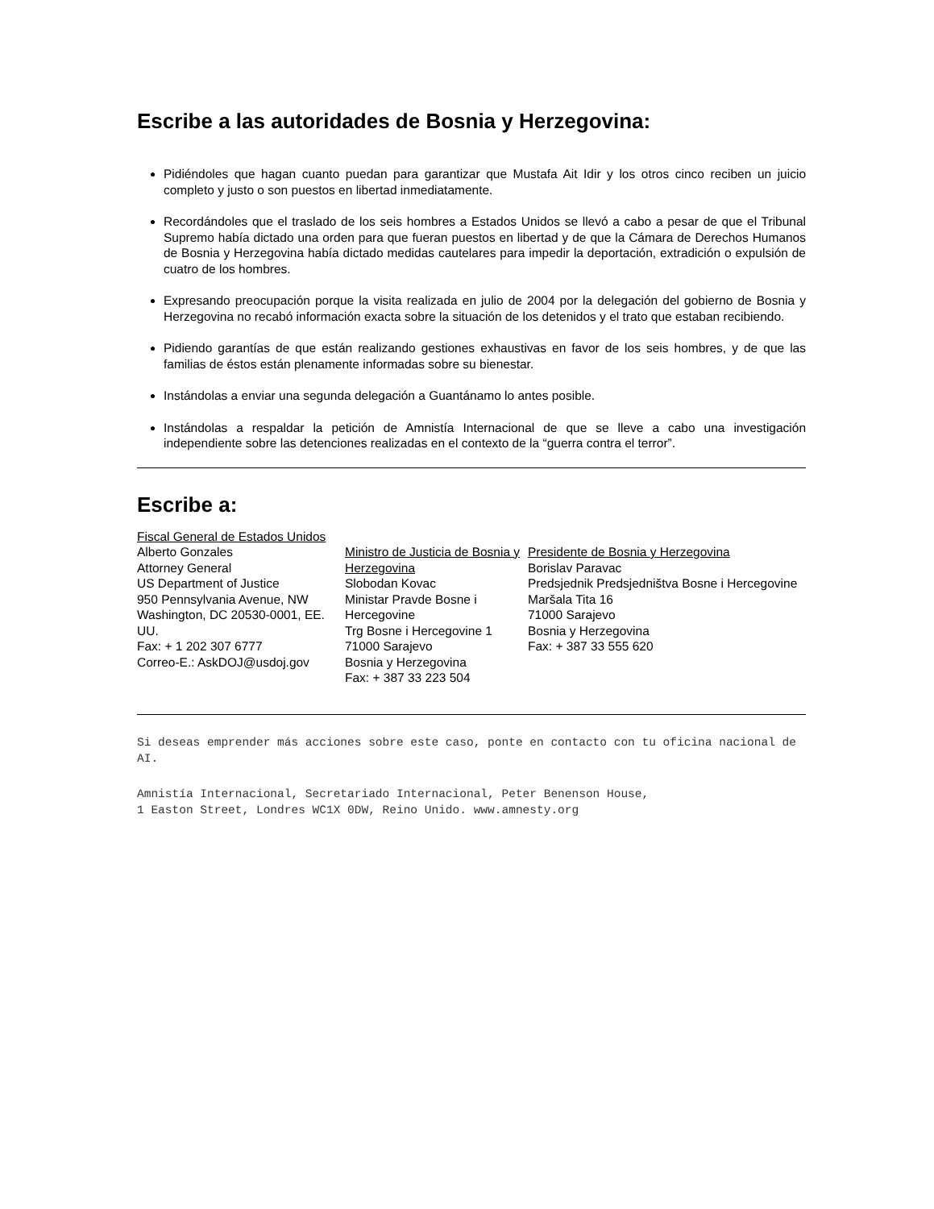Escribe a las autoridades de Bosnia y Herzegovina:
Pidiéndoles que hagan cuanto puedan para garantizar que Mustafa Ait Idir y los otros cinco reciben un juicio completo y justo o son puestos en libertad inmediatamente.
Recordándoles que el traslado de los seis hombres a Estados Unidos se llevó a cabo a pesar de que el Tribunal Supremo había dictado una orden para que fueran puestos en libertad y de que la Cámara de Derechos Humanos de Bosnia y Herzegovina había dictado medidas cautelares para impedir la deportación, extradición o expulsión de cuatro de los hombres.
Expresando preocupación porque la visita realizada en julio de 2004 por la delegación del gobierno de Bosnia y Herzegovina no recabó información exacta sobre la situación de los detenidos y el trato que estaban recibiendo.
Pidiendo garantías de que están realizando gestiones exhaustivas en favor de los seis hombres, y de que las familias de éstos están plenamente informadas sobre su bienestar.
Instándolas a enviar una segunda delegación a Guantánamo lo antes posible.
Instándolas a respaldar la petición de Amnistía Internacional de que se lleve a cabo una investigación independiente sobre las detenciones realizadas en el contexto de la “guerra contra el terror”.
Escribe a:
Fiscal General de Estados Unidos
Alberto Gonzales
Attorney General
US Department of Justice
950 Pennsylvania Avenue, NW
Washington, DC 20530-0001, EE. UU.
Fax: + 1 202 307 6777
Correo-E.: AskDOJ@usdoj.gov
Ministro de Justicia de Bosnia y Herzegovina
Slobodan Kovac
Ministar Pravde Bosne i Hercegovine
Trg Bosne i Hercegovine 1
71000 Sarajevo
Bosnia y Herzegovina
Fax: + 387 33 223 504
Presidente de Bosnia y Herzegovina
Borislav Paravac
Predsjednik Predsjedništva Bosne i Hercegovine
Maršala Tita 16
71000 Sarajevo
Bosnia y Herzegovina
Fax: + 387 33 555 620
Si deseas emprender más acciones sobre este caso, ponte en contacto con tu oficina nacional de AI.
Amnistía Internacional, Secretariado Internacional, Peter Benenson House,
1 Easton Street, Londres WC1X 0DW, Reino Unido. www.amnesty.org